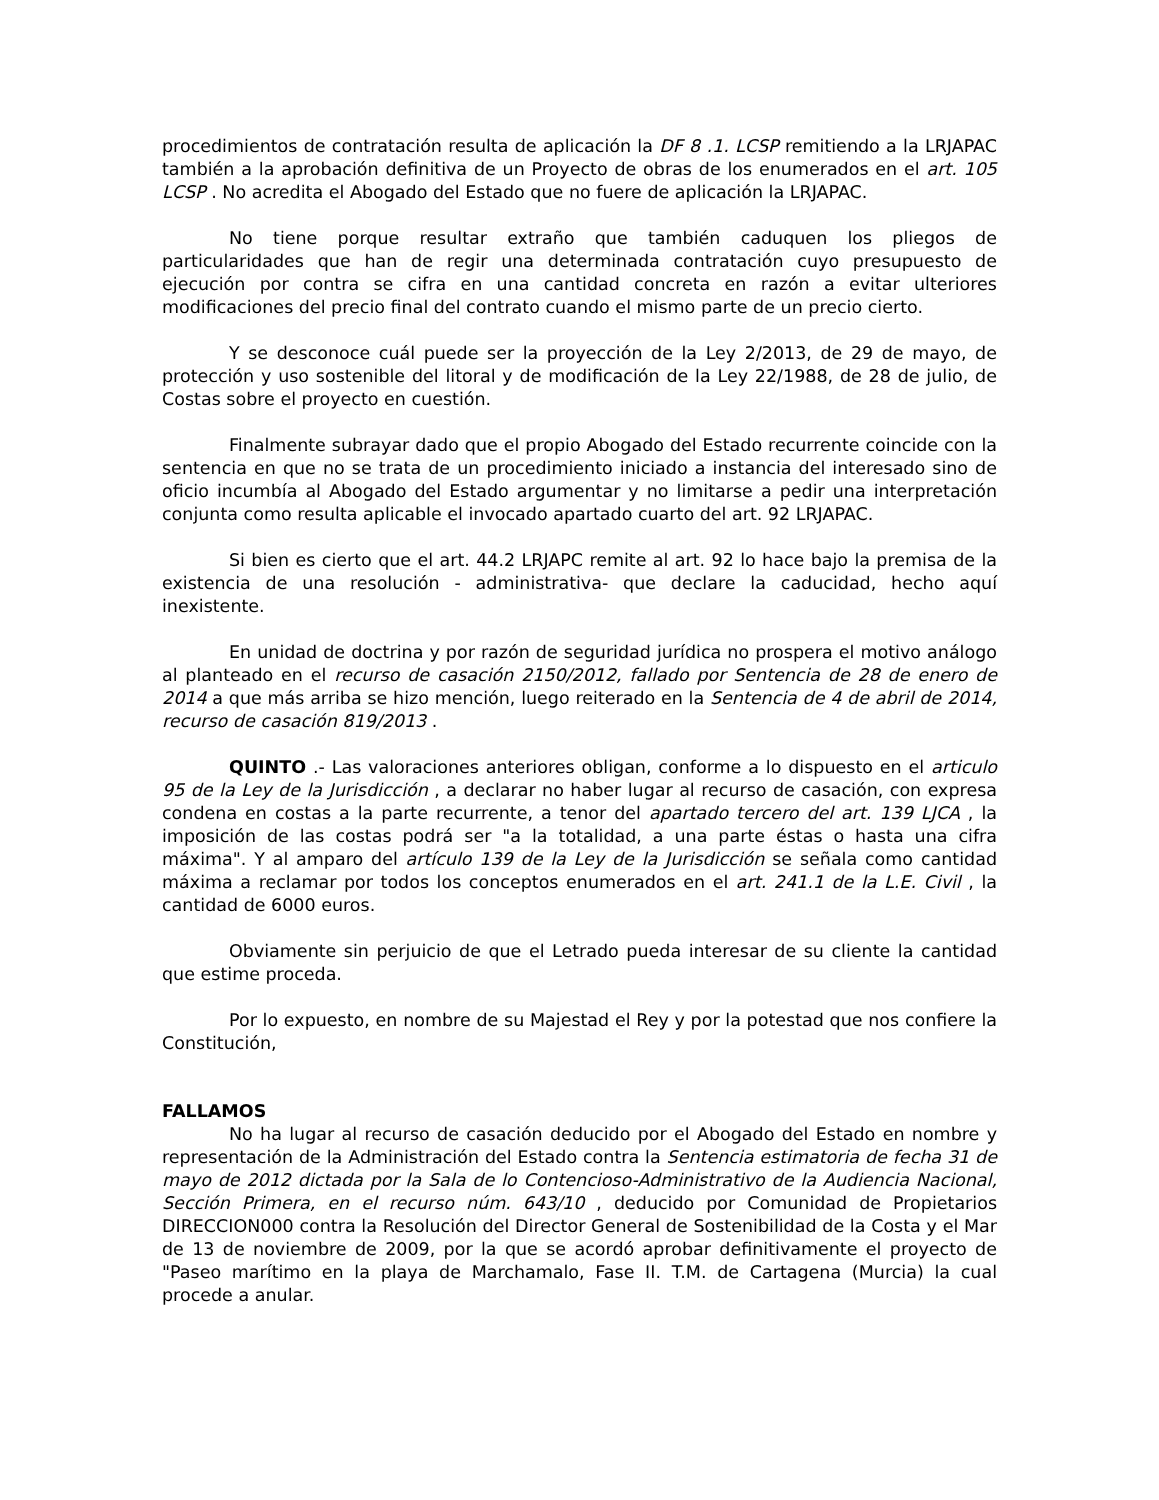procedimientos de contratación resulta de aplicación la DF 8 .1. LCSP remitiendo a la LRJAPAC también a la aprobación definitiva de un Proyecto de obras de los enumerados en el art. 105 LCSP . No acredita el Abogado del Estado que no fuere de aplicación la LRJAPAC.
No tiene porque resultar extraño que también caduquen los pliegos de particularidades que han de regir una determinada contratación cuyo presupuesto de ejecución por contra se cifra en una cantidad concreta en razón a evitar ulteriores modificaciones del precio final del contrato cuando el mismo parte de un precio cierto.
Y se desconoce cuál puede ser la proyección de la Ley 2/2013, de 29 de mayo, de protección y uso sostenible del litoral y de modificación de la Ley 22/1988, de 28 de julio, de Costas sobre el proyecto en cuestión.
Finalmente subrayar dado que el propio Abogado del Estado recurrente coincide con la sentencia en que no se trata de un procedimiento iniciado a instancia del interesado sino de oficio incumbía al Abogado del Estado argumentar y no limitarse a pedir una interpretación conjunta como resulta aplicable el invocado apartado cuarto del art. 92 LRJAPAC.
Si bien es cierto que el art. 44.2 LRJAPC remite al art. 92 lo hace bajo la premisa de la existencia de una resolución - administrativa- que declare la caducidad, hecho aquí inexistente.
En unidad de doctrina y por razón de seguridad jurídica no prospera el motivo análogo al planteado en el recurso de casación 2150/2012, fallado por Sentencia de 28 de enero de 2014 a que más arriba se hizo mención, luego reiterado en la Sentencia de 4 de abril de 2014, recurso de casación 819/2013 .
QUINTO .- Las valoraciones anteriores obligan, conforme a lo dispuesto en el articulo 95 de la Ley de la Jurisdicción , a declarar no haber lugar al recurso de casación, con expresa condena en costas a la parte recurrente, a tenor del apartado tercero del art. 139 LJCA , la imposición de las costas podrá ser "a la totalidad, a una parte éstas o hasta una cifra máxima". Y al amparo del artículo 139 de la Ley de la Jurisdicción se señala como cantidad máxima a reclamar por todos los conceptos enumerados en el art. 241.1 de la L.E. Civil , la cantidad de 6000 euros.
Obviamente sin perjuicio de que el Letrado pueda interesar de su cliente la cantidad que estime proceda.
Por lo expuesto, en nombre de su Majestad el Rey y por la potestad que nos confiere la Constitución,
FALLAMOS
No ha lugar al recurso de casación deducido por el Abogado del Estado en nombre y representación de la Administración del Estado contra la Sentencia estimatoria de fecha 31 de mayo de 2012 dictada por la Sala de lo Contencioso-Administrativo de la Audiencia Nacional, Sección Primera, en el recurso núm. 643/10 , deducido por Comunidad de Propietarios DIRECCION000 contra la Resolución del Director General de Sostenibilidad de la Costa y el Mar de 13 de noviembre de 2009, por la que se acordó aprobar definitivamente el proyecto de "Paseo marítimo en la playa de Marchamalo, Fase II. T.M. de Cartagena (Murcia) la cual procede a anular.